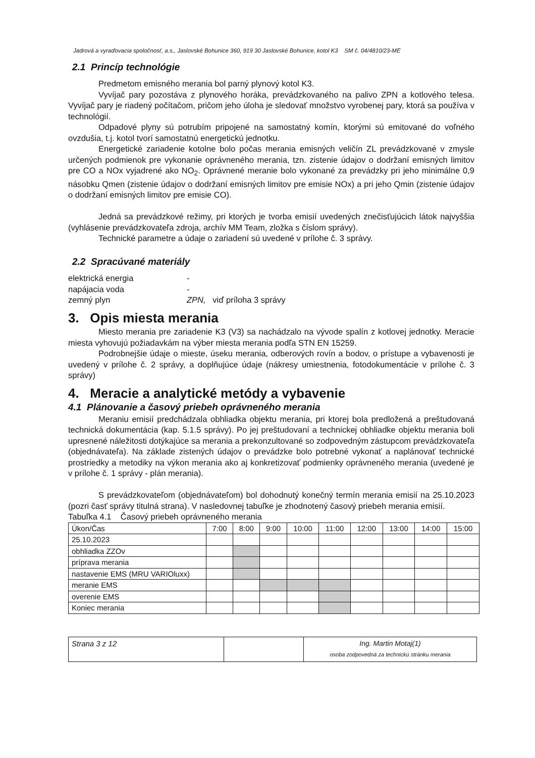Jadrová a vyraďovacia spoločnosť, a.s., Jaslovské Bohunice 360, 919 30 Jaslovské Bohunice, kotol K3 SM č. 04/4810/23-ME
2.1 Princíp technológie
Predmetom emisného merania bol parný plynový kotol K3.
Vyvíjač pary pozostáva z plynového horáka, prevádzkovaného na palivo ZPN a kotlového telesa. Vyvíjač pary je riadený počítačom, pričom jeho úloha je sledovať množstvo vyrobenej pary, ktorá sa používa v technológií.
Odpadové plyny sú potrubím pripojené na samostatný komín, ktorými sú emitované do voľného ovzdušia, t.j. kotol tvorí samostatnú energetickú jednotku.
Energetické zariadenie kotolne bolo počas merania emisných veličín ZL prevádzkované v zmysle určených podmienok pre vykonanie oprávneného merania, tzn. zistenie údajov o dodržaní emisných limitov pre CO a NOx vyjadrené ako NO<sub>2</sub>. Oprávnené meranie bolo vykonané za prevádzky pri jeho minimálne 0,9 násobku Qmen (zistenie údajov o dodržaní emisných limitov pre emisie NOx) a pri jeho Qmin (zistenie údajov o dodržaní emisných limitov pre emisie CO).
Jedná sa prevádzkové režimy, pri ktorých je tvorba emisií uvedených znečisťujúcich látok najvyššia (vyhlásenie prevádzkovateľa zdroja, archív MM Team, zložka s číslom správy).
Technické parametre a údaje o zariadení sú uvedené v prílohe č. 3 správy.
2.2 Spracúvané materiály
| elektrická energia | - |
| napájacia voda | - |
| zemný plyn | ZPN, viď príloha 3 správy |
3. Opis miesta merania
Miesto merania pre zariadenie K3 (V3) sa nachádzalo na vývode spalín z kotlovej jednotky. Meracie miesta vyhovujú požiadavkám na výber miesta merania podľa STN EN 15259.
Podrobnejšie údaje o mieste, úseku merania, odberových rovín a bodov, o prístupe a vybavenosti je uvedený v prílohe č. 2 správy, a doplňujúce údaje (nákresy umiestnenia, fotodokumentácie v prílohe č. 3 správy)
4. Meracie a analytické metódy a vybavenie
4.1 Plánovanie a časový priebeh oprávneného merania
Meraniu emisií predchádzala obhliadka objektu merania, pri ktorej bola predložená a preštudovaná technická dokumentácia (kap. 5.1.5 správy). Po jej preštudovaní a technickej obhliadke objektu merania boli upresnené náležitosti dotýkajúce sa merania a prekonzultované so zodpovedným zástupcom prevádzkovateľa (objednávateľa). Na základe zistených údajov o prevádzke bolo potrebné vykonať a naplánovať technické prostriedky a metodiky na výkon merania ako aj konkretizovať podmienky oprávneného merania (uvedené je v prílohe č. 1 správy - plán merania).
S prevádzkovateľom (objednávateľom) bol dohodnutý konečný termín merania emisií na 25.10.2023 (pozri časť správy titulná strana). V nasledovnej tabuľke je zhodnotený časový priebeh merania emisií.
Tabuľka 4.1 Časový priebeh oprávneného merania
| Úkon/Čas | 7:00 | 8:00 | 9:00 | 10:00 | 11:00 | 12:00 | 13:00 | 14:00 | 15:00 |
| 25.10.2023 | | | | | | | | | |
| obhliadka ZZOv | | | | | | | | | |
| príprava merania | | | | | | | | | |
| nastavenie EMS (MRU VARIOluxx) | | | | | | | | | |
| meranie EMS | | | | | | | | | |
| overenie EMS | | | | | | | | | |
| Koniec merania | | | | | | | | | |
| Strana 3 z 12 | | Ing. Martin Motaj(1) osoba zodpovedná za technickú stránku merania |